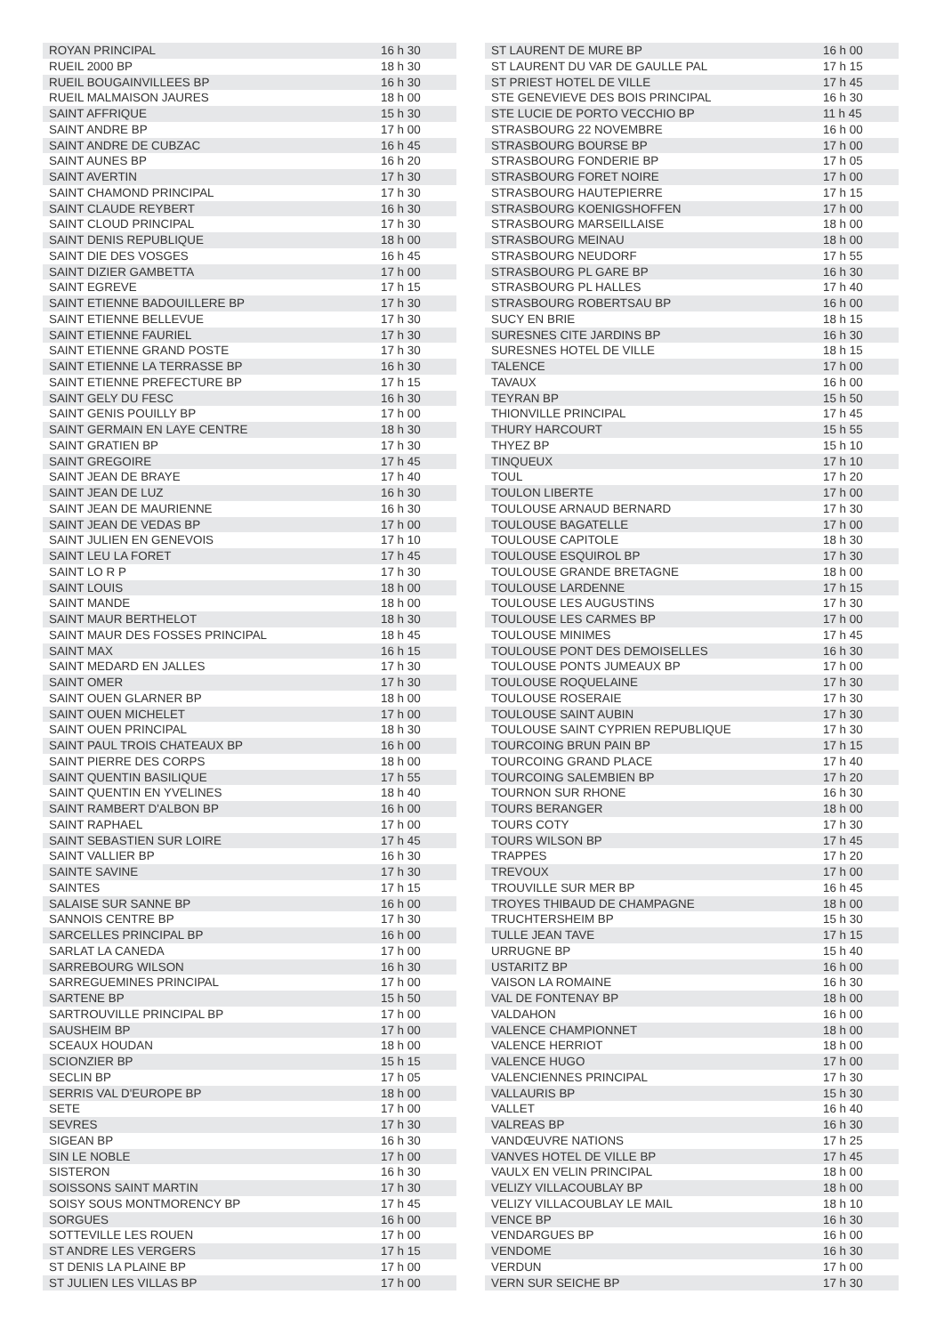| ROYAN PRINCIPAL | 16 h 30 |
| RUEIL 2000 BP | 18 h 30 |
| RUEIL BOUGAINVILLEES BP | 16 h 30 |
| RUEIL MALMAISON JAURES | 18 h 00 |
| SAINT AFFRIQUE | 15 h 30 |
| SAINT ANDRE BP | 17 h 00 |
| SAINT ANDRE DE CUBZAC | 16 h 45 |
| SAINT AUNES BP | 16 h 20 |
| SAINT AVERTIN | 17 h 30 |
| SAINT CHAMOND PRINCIPAL | 17 h 30 |
| SAINT CLAUDE REYBERT | 16 h 30 |
| SAINT CLOUD PRINCIPAL | 17 h 30 |
| SAINT DENIS REPUBLIQUE | 18 h 00 |
| SAINT DIE DES VOSGES | 16 h 45 |
| SAINT DIZIER GAMBETTA | 17 h 00 |
| SAINT EGREVE | 17 h 15 |
| SAINT ETIENNE BADOUILLERE BP | 17 h 30 |
| SAINT ETIENNE BELLEVUE | 17 h 30 |
| SAINT ETIENNE FAURIEL | 17 h 30 |
| SAINT ETIENNE GRAND POSTE | 17 h 30 |
| SAINT ETIENNE LA TERRASSE BP | 16 h 30 |
| SAINT ETIENNE PREFECTURE BP | 17 h 15 |
| SAINT GELY DU FESC | 16 h 30 |
| SAINT GENIS POUILLY BP | 17 h 00 |
| SAINT GERMAIN EN LAYE CENTRE | 18 h 30 |
| SAINT GRATIEN BP | 17 h 30 |
| SAINT GREGOIRE | 17 h 45 |
| SAINT JEAN DE BRAYE | 17 h 40 |
| SAINT JEAN DE LUZ | 16 h 30 |
| SAINT JEAN DE MAURIENNE | 16 h 30 |
| SAINT JEAN DE VEDAS BP | 17 h 00 |
| SAINT JULIEN EN GENEVOIS | 17 h 10 |
| SAINT LEU LA FORET | 17 h 45 |
| SAINT LO R P | 17 h 30 |
| SAINT LOUIS | 18 h 00 |
| SAINT MANDE | 18 h 00 |
| SAINT MAUR BERTHELOT | 18 h 30 |
| SAINT MAUR DES FOSSES PRINCIPAL | 18 h 45 |
| SAINT MAX | 16 h 15 |
| SAINT MEDARD EN JALLES | 17 h 30 |
| SAINT OMER | 17 h 30 |
| SAINT OUEN GLARNER BP | 18 h 00 |
| SAINT OUEN MICHELET | 17 h 00 |
| SAINT OUEN PRINCIPAL | 18 h 30 |
| SAINT PAUL TROIS CHATEAUX BP | 16 h 00 |
| SAINT PIERRE DES CORPS | 18 h 00 |
| SAINT QUENTIN BASILIQUE | 17 h 55 |
| SAINT QUENTIN EN YVELINES | 18 h 40 |
| SAINT RAMBERT D'ALBON BP | 16 h 00 |
| SAINT RAPHAEL | 17 h 00 |
| SAINT SEBASTIEN SUR LOIRE | 17 h 45 |
| SAINT VALLIER BP | 16 h 30 |
| SAINTE SAVINE | 17 h 30 |
| SAINTES | 17 h 15 |
| SALAISE SUR SANNE BP | 16 h 00 |
| SANNOIS CENTRE BP | 17 h 30 |
| SARCELLES PRINCIPAL BP | 16 h 00 |
| SARLAT LA CANEDA | 17 h 00 |
| SARREBOURG WILSON | 16 h 30 |
| SARREGUEMINES PRINCIPAL | 17 h 00 |
| SARTENE BP | 15 h 50 |
| SARTROUVILLE PRINCIPAL BP | 17 h 00 |
| SAUSHEIM BP | 17 h 00 |
| SCEAUX HOUDAN | 18 h 00 |
| SCIONZIER BP | 15 h 15 |
| SECLIN BP | 17 h 05 |
| SERRIS VAL D'EUROPE BP | 18 h 00 |
| SETE | 17 h 00 |
| SEVRES | 17 h 30 |
| SIGEAN BP | 16 h 30 |
| SIN LE NOBLE | 17 h 00 |
| SISTERON | 16 h 30 |
| SOISSONS SAINT MARTIN | 17 h 30 |
| SOISY SOUS MONTMORENCY BP | 17 h 45 |
| SORGUES | 16 h 00 |
| SOTTEVILLE LES ROUEN | 17 h 00 |
| ST ANDRE LES VERGERS | 17 h 15 |
| ST DENIS LA PLAINE BP | 17 h 00 |
| ST JULIEN LES VILLAS BP | 17 h 00 |
| ST LAURENT DE MURE BP | 16 h 00 |
| ST LAURENT DU VAR DE GAULLE PAL | 17 h 15 |
| ST PRIEST HOTEL DE VILLE | 17 h 45 |
| STE GENEVIEVE DES BOIS PRINCIPAL | 16 h 30 |
| STE LUCIE DE PORTO VECCHIO BP | 11 h 45 |
| STRASBOURG 22 NOVEMBRE | 16 h 00 |
| STRASBOURG BOURSE BP | 17 h 00 |
| STRASBOURG FONDERIE BP | 17 h 05 |
| STRASBOURG FORET NOIRE | 17 h 00 |
| STRASBOURG HAUTEPIERRE | 17 h 15 |
| STRASBOURG KOENIGSHOFFEN | 17 h 00 |
| STRASBOURG MARSEILLAISE | 18 h 00 |
| STRASBOURG MEINAU | 18 h 00 |
| STRASBOURG NEUDORF | 17 h 55 |
| STRASBOURG PL GARE BP | 16 h 30 |
| STRASBOURG PL HALLES | 17 h 40 |
| STRASBOURG ROBERTSAU BP | 16 h 00 |
| SUCY EN BRIE | 18 h 15 |
| SURESNES CITE JARDINS BP | 16 h 30 |
| SURESNES HOTEL DE VILLE | 18 h 15 |
| TALENCE | 17 h 00 |
| TAVAUX | 16 h 00 |
| TEYRAN BP | 15 h 50 |
| THIONVILLE PRINCIPAL | 17 h 45 |
| THURY HARCOURT | 15 h 55 |
| THYEZ BP | 15 h 10 |
| TINQUEUX | 17 h 10 |
| TOUL | 17 h 20 |
| TOULON LIBERTE | 17 h 00 |
| TOULOUSE ARNAUD BERNARD | 17 h 30 |
| TOULOUSE BAGATELLE | 17 h 00 |
| TOULOUSE CAPITOLE | 18 h 30 |
| TOULOUSE ESQUIROL BP | 17 h 30 |
| TOULOUSE GRANDE BRETAGNE | 18 h 00 |
| TOULOUSE LARDENNE | 17 h 15 |
| TOULOUSE LES AUGUSTINS | 17 h 30 |
| TOULOUSE LES CARMES BP | 17 h 00 |
| TOULOUSE MINIMES | 17 h 45 |
| TOULOUSE PONT DES DEMOISELLES | 16 h 30 |
| TOULOUSE PONTS JUMEAUX BP | 17 h 00 |
| TOULOUSE ROQUELAINE | 17 h 30 |
| TOULOUSE ROSERAIE | 17 h 30 |
| TOULOUSE SAINT AUBIN | 17 h 30 |
| TOULOUSE SAINT CYPRIEN REPUBLIQUE | 17 h 30 |
| TOURCOING BRUN PAIN BP | 17 h 15 |
| TOURCOING GRAND PLACE | 17 h 40 |
| TOURCOING SALEMBIEN BP | 17 h 20 |
| TOURNON SUR RHONE | 16 h 30 |
| TOURS BERANGER | 18 h 00 |
| TOURS COTY | 17 h 30 |
| TOURS WILSON BP | 17 h 45 |
| TRAPPES | 17 h 20 |
| TREVOUX | 17 h 00 |
| TROUVILLE SUR MER BP | 16 h 45 |
| TROYES THIBAUD DE CHAMPAGNE | 18 h 00 |
| TRUCHTERSHEIM BP | 15 h 30 |
| TULLE JEAN TAVE | 17 h 15 |
| URRUGNE BP | 15 h 40 |
| USTARITZ BP | 16 h 00 |
| VAISON LA ROMAINE | 16 h 30 |
| VAL DE FONTENAY BP | 18 h 00 |
| VALDAHON | 16 h 00 |
| VALENCE CHAMPIONNET | 18 h 00 |
| VALENCE HERRIOT | 18 h 00 |
| VALENCE HUGO | 17 h 00 |
| VALENCIENNES PRINCIPAL | 17 h 30 |
| VALLAURIS BP | 15 h 30 |
| VALLET | 16 h 40 |
| VALREAS BP | 16 h 30 |
| VANDŒUVRE NATIONS | 17 h 25 |
| VANVES HOTEL DE VILLE BP | 17 h 45 |
| VAULX EN VELIN PRINCIPAL | 18 h 00 |
| VELIZY VILLACOUBLAY BP | 18 h 00 |
| VELIZY VILLACOUBLAY LE MAIL | 18 h 10 |
| VENCE BP | 16 h 30 |
| VENDARGUES BP | 16 h 00 |
| VENDOME | 16 h 30 |
| VERDUN | 17 h 00 |
| VERN SUR SEICHE BP | 17 h 30 |